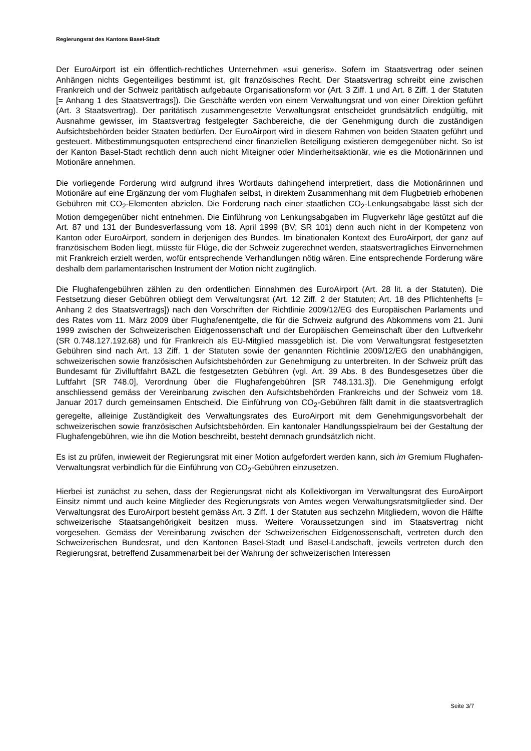Regierungsrat des Kantons Basel-Stadt
Der EuroAirport ist ein öffentlich-rechtliches Unternehmen «sui generis». Sofern im Staatsvertrag oder seinen Anhängen nichts Gegenteiliges bestimmt ist, gilt französisches Recht. Der Staatsvertrag schreibt eine zwischen Frankreich und der Schweiz paritätisch aufgebaute Organisationsform vor (Art. 3 Ziff. 1 und Art. 8 Ziff. 1 der Statuten [= Anhang 1 des Staatsvertrags]). Die Geschäfte werden von einem Verwaltungsrat und von einer Direktion geführt (Art. 3 Staatsvertrag). Der paritätisch zusammengesetzte Verwaltungsrat entscheidet grundsätzlich endgültig, mit Ausnahme gewisser, im Staatsvertrag festgelegter Sachbereiche, die der Genehmigung durch die zuständigen Aufsichtsbehörden beider Staaten bedürfen. Der EuroAirport wird in diesem Rahmen von beiden Staaten geführt und gesteuert. Mitbestimmungsquoten entsprechend einer finanziellen Beteiligung existieren demgegenüber nicht. So ist der Kanton Basel-Stadt rechtlich denn auch nicht Miteigner oder Minderheitsaktionär, wie es die Motionärinnen und Motionäre annehmen.
Die vorliegende Forderung wird aufgrund ihres Wortlauts dahingehend interpretiert, dass die Motionärinnen und Motionäre auf eine Ergänzung der vom Flughafen selbst, in direktem Zusammenhang mit dem Flugbetrieb erhobenen Gebühren mit CO<sub>2</sub>-Elementen abzielen. Die Forderung nach einer staatlichen CO<sub>2</sub>-Lenkungsabgabe lässt sich der Motion demgegenüber nicht entnehmen. Die Einführung von Lenkungsabgaben im Flugverkehr läge gestützt auf die Art. 87 und 131 der Bundesverfassung vom 18. April 1999 (BV; SR 101) denn auch nicht in der Kompetenz von Kanton oder EuroAirport, sondern in derjenigen des Bundes. Im binationalen Kontext des EuroAirport, der ganz auf französischem Boden liegt, müsste für Flüge, die der Schweiz zugerechnet werden, staatsvertragliches Einvernehmen mit Frankreich erzielt werden, wofür entsprechende Verhandlungen nötig wären. Eine entsprechende Forderung wäre deshalb dem parlamentarischen Instrument der Motion nicht zugänglich.
Die Flughafengebühren zählen zu den ordentlichen Einnahmen des EuroAirport (Art. 28 lit. a der Statuten). Die Festsetzung dieser Gebühren obliegt dem Verwaltungsrat (Art. 12 Ziff. 2 der Statuten; Art. 18 des Pflichtenhefts [= Anhang 2 des Staatsvertrags]) nach den Vorschriften der Richtlinie 2009/12/EG des Europäischen Parlaments und des Rates vom 11. März 2009 über Flughafenentgelte, die für die Schweiz aufgrund des Abkommens vom 21. Juni 1999 zwischen der Schweizerischen Eidgenossenschaft und der Europäischen Gemeinschaft über den Luftverkehr (SR 0.748.127.192.68) und für Frankreich als EU-Mitglied massgeblich ist. Die vom Verwaltungsrat festgesetzten Gebühren sind nach Art. 13 Ziff. 1 der Statuten sowie der genannten Richtlinie 2009/12/EG den unabhängigen, schweizerischen sowie französischen Aufsichtsbehörden zur Genehmigung zu unterbreiten. In der Schweiz prüft das Bundesamt für Zivilluftfahrt BAZL die festgesetzten Gebühren (vgl. Art. 39 Abs. 8 des Bundesgesetzes über die Luftfahrt [SR 748.0], Verordnung über die Flughafengebühren [SR 748.131.3]). Die Genehmigung erfolgt anschliessend gemäss der Vereinbarung zwischen den Aufsichtsbehörden Frankreichs und der Schweiz vom 18. Januar 2017 durch gemeinsamen Entscheid. Die Einführung von CO<sub>2</sub>-Gebühren fällt damit in die staatsvertraglich geregelte, alleinige Zuständigkeit des Verwaltungsrates des EuroAirport mit dem Genehmigungsvorbehalt der schweizerischen sowie französischen Aufsichtsbehörden. Ein kantonaler Handlungsspielraum bei der Gestaltung der Flughafengebühren, wie ihn die Motion beschreibt, besteht demnach grundsätzlich nicht.
Es ist zu prüfen, inwieweit der Regierungsrat mit einer Motion aufgefordert werden kann, sich im Gremium Flughafen-Verwaltungsrat verbindlich für die Einführung von CO<sub>2</sub>-Gebühren einzusetzen.
Hierbei ist zunächst zu sehen, dass der Regierungsrat nicht als Kollektivorgan im Verwaltungsrat des EuroAirport Einsitz nimmt und auch keine Mitglieder des Regierungsrats von Amtes wegen Verwaltungsratsmitglieder sind. Der Verwaltungsrat des EuroAirport besteht gemäss Art. 3 Ziff. 1 der Statuten aus sechzehn Mitgliedern, wovon die Hälfte schweizerische Staatsangehörigkeit besitzen muss. Weitere Voraussetzungen sind im Staatsvertrag nicht vorgesehen. Gemäss der Vereinbarung zwischen der Schweizerischen Eidgenossenschaft, vertreten durch den Schweizerischen Bundesrat, und den Kantonen Basel-Stadt und Basel-Landschaft, jeweils vertreten durch den Regierungsrat, betreffend Zusammenarbeit bei der Wahrung der schweizerischen Interessen
Seite 3/7